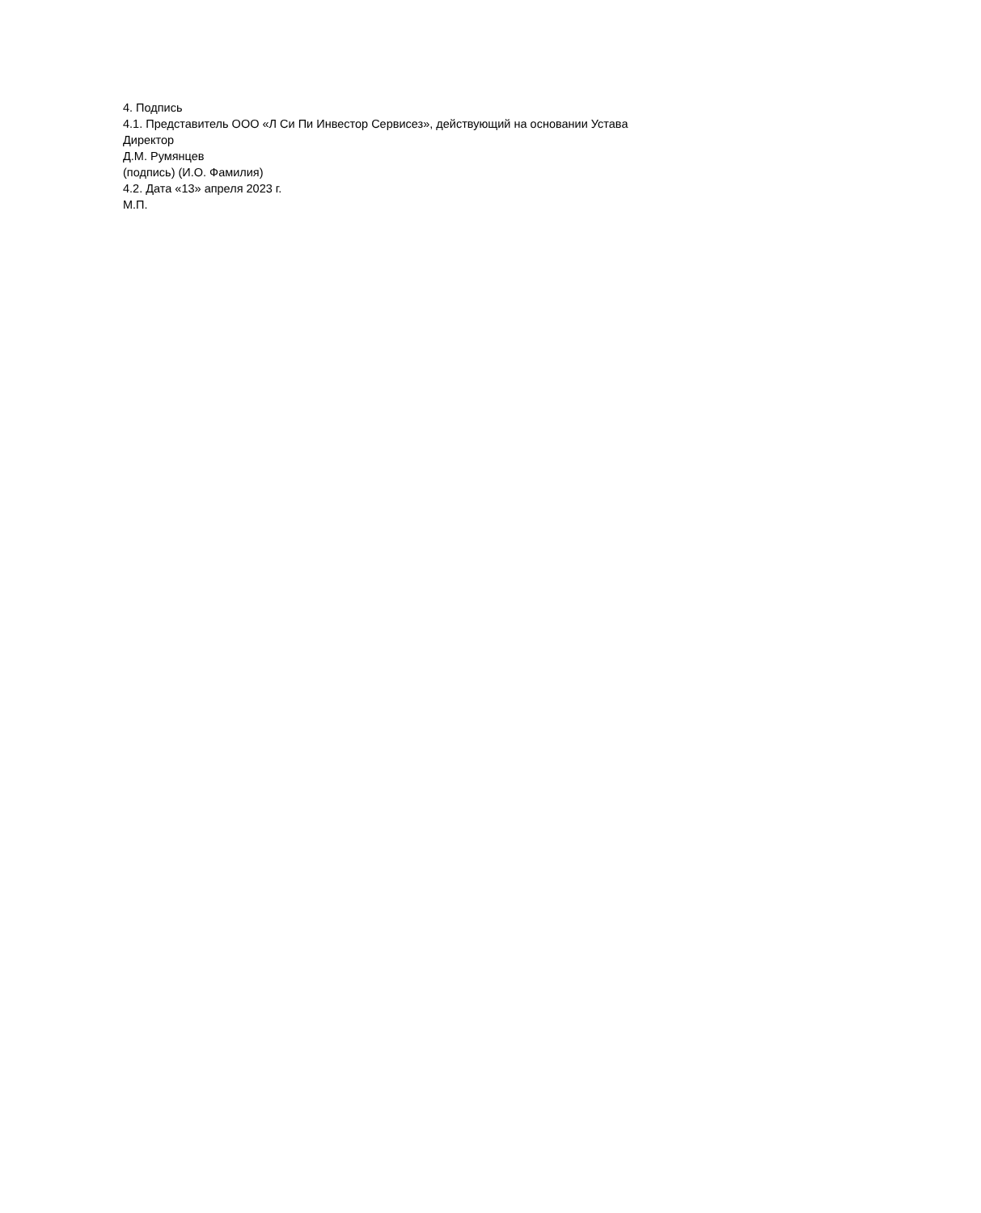4. Подпись
4.1. Представитель ООО «Л Си Пи Инвестор Сервисез», действующий на основании Устава
Директор
Д.М. Румянцев
(подпись) (И.О. Фамилия)
4.2. Дата «13» апреля 2023 г.
М.П.